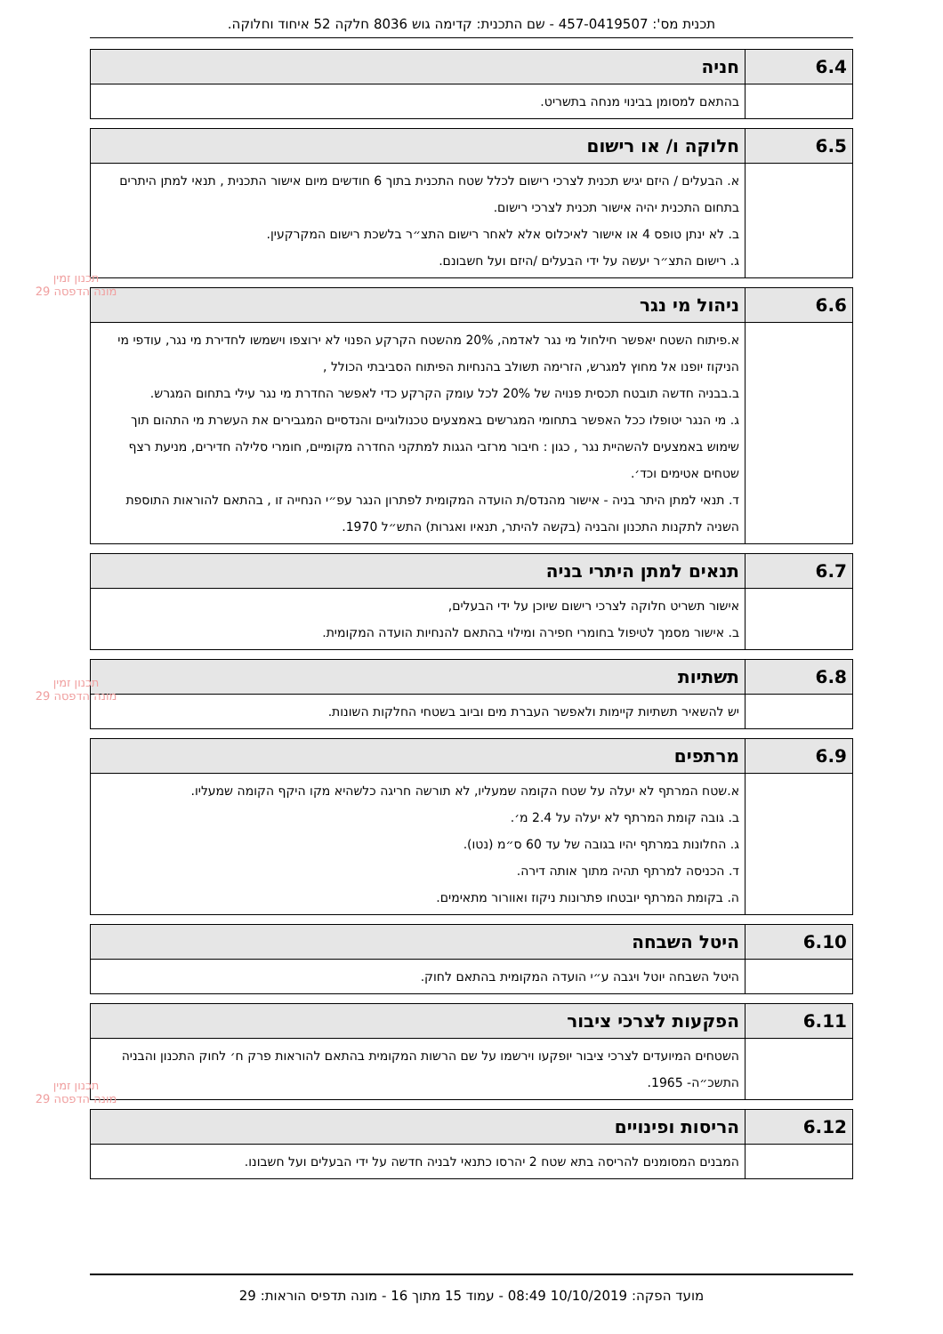תכנית מס': 457-0419507 - שם התכנית: קדימה גוש 8036 חלקה 52 איחוד וחלוקה.
תכנון זמין
מונה הדפסה 29
תכנון זמין
מונה הדפסה 29
תכנון זמין
מונה הדפסה 29
| 6.4 | חניה |
| --- | --- |
| | בהתאם למסומן בבינוי מנחה בתשריט. |
| 6.5 | חלוקה ו/ או רישום |
| --- | --- |
| | א. הבעלים / היזם יגיש תכנית לצרכי רישום לכלל שטח התכנית בתוך 6 חודשים מיום אישור התכנית , תנאי למתן היתרים בתחום התכנית יהיה אישור תכנית לצרכי רישום. ב. לא ינתן טופס 4 או אישור לאיכלוס אלא לאחר רישום התצ״ר בלשכת רישום המקרקעין. ג. רישום התצ״ר יעשה על ידי הבעלים /היזם ועל חשבונם. |
| 6.6 | ניהול מי נגר |
| --- | --- |
| | א.פיתוח השטח יאפשר חילחול מי נגר לאדמה, 20% מהשטח הקרקע הפנוי לא ירוצפו וישמשו לחדירת מי נגר, עודפי מי הניקוז יופנו אל מחוץ למגרש, הזרימה תשולב בהנחיות הפיתוח הסביבתי הכולל , ב.בבניה חדשה תובטח תכסית פנויה של 20% לכל עומק הקרקע כדי לאפשר החדרת מי נגר עילי בתחום המגרש. ג. מי הנגר יטופלו ככל האפשר בתחומי המגרשים באמצעים טכנולוגיים והנדסיים המגבירים את העשרת מי התהום תוך שימוש באמצעים להשהיית נגר , כגון : חיבור מרזבי הגגות למתקני החדרה מקומיים, חומרי סלילה חדירים, מניעת רצף שטחים אטימים וכד׳. ד. תנאי למתן היתר בניה - אישור מהנדס/ת הועדה המקומית לפתרון הנגר עפ״י הנחייה זו , בהתאם להוראות התוספת השניה לתקנות התכנון והבניה (בקשה להיתר, תנאיו ואגרות) התש״ל 1970. |
| 6.7 | תנאים למתן היתרי בניה |
| --- | --- |
| | אישור תשריט חלוקה לצרכי רישום שיוכן על ידי הבעלים, ב. אישור מסמך לטיפול בחומרי חפירה ומילוי בהתאם להנחיות הועדה המקומית. |
| 6.8 | תשתיות |
| --- | --- |
| | יש להשאיר תשתיות קיימות ולאפשר העברת מים וביוב בשטחי החלקות השונות. |
| 6.9 | מרתפים |
| --- | --- |
| | א.שטח המרתף לא יעלה על שטח הקומה שמעליו, לא תורשה חריגה כלשהיא מקו היקף הקומה שמעליו. ב. גובה קומת המרתף לא יעלה על 2.4 מ׳. ג. החלונות במרתף יהיו בגובה של עד 60 ס״מ (נטו). ד. הכניסה למרתף תהיה מתוך אותה דירה. ה. בקומת המרתף יובטחו פתרונות ניקוז ואוורור מתאימים. |
| 6.10 | היטל השבחה |
| --- | --- |
| | היטל השבחה יוטל ויגבה ע״י הועדה המקומית בהתאם לחוק. |
| 6.11 | הפקעות לצרכי ציבור |
| --- | --- |
| | השטחים המיועדים לצרכי ציבור יופקעו וירשמו על שם הרשות המקומית בהתאם להוראות פרק ח׳ לחוק התכנון והבניה התשכ״ה- 1965. |
| 6.12 | הריסות ופינויים |
| --- | --- |
| | המבנים המסומנים להריסה בתא שטח 2 יהרסו כתנאי לבניה חדשה על ידי הבעלים ועל חשבונו. |
מועד הפקה: 10/10/2019 08:49 - עמוד 15 מתוך 16 - מונה תדפיס הוראות: 29